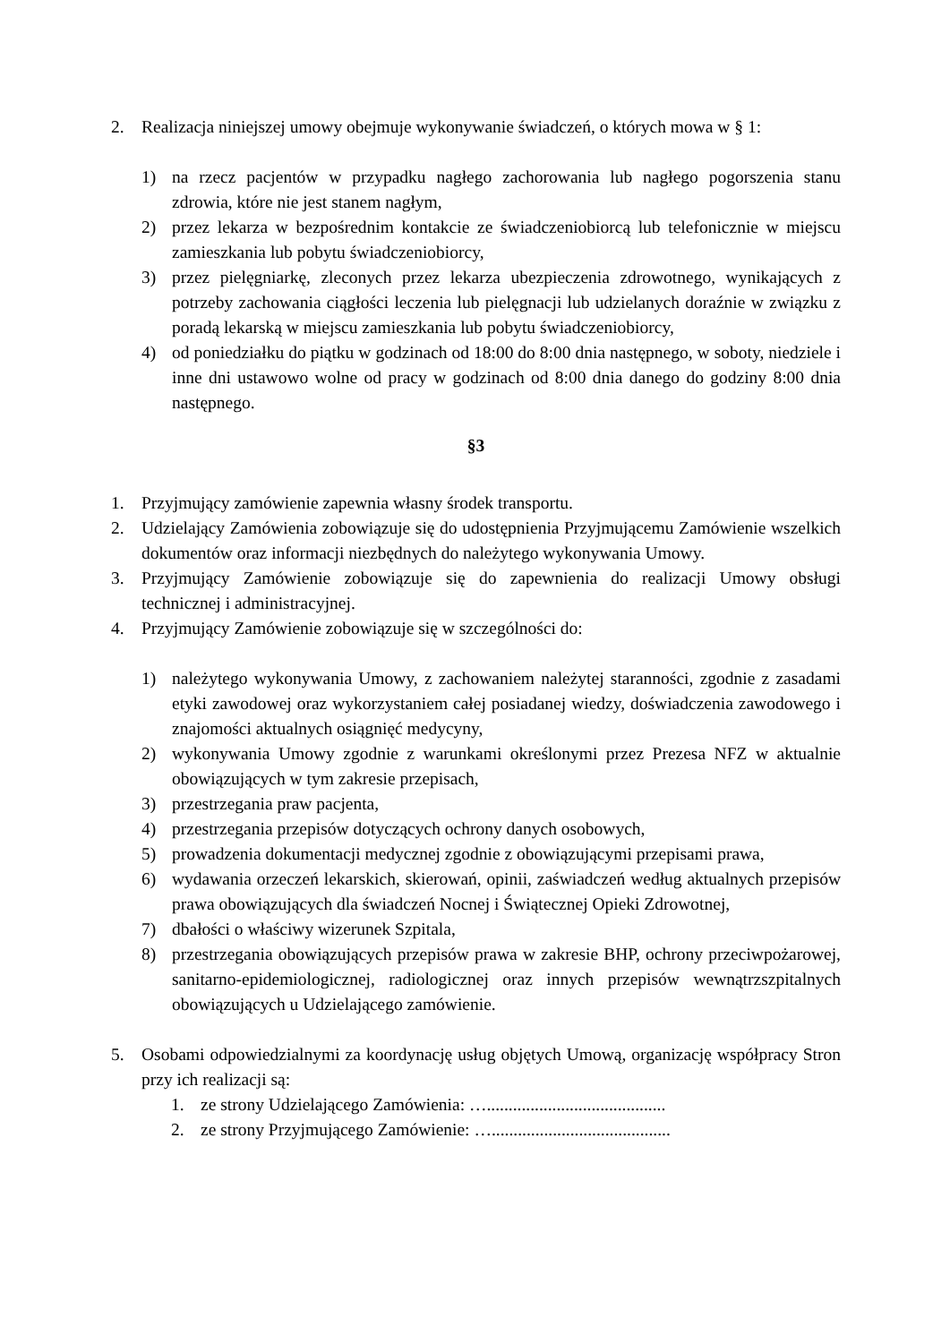2. Realizacja niniejszej umowy obejmuje wykonywanie świadczeń, o których mowa w § 1:
1) na rzecz pacjentów w przypadku nagłego zachorowania lub nagłego pogorszenia stanu zdrowia, które nie jest stanem nagłym,
2) przez lekarza w bezpośrednim kontakcie ze świadczeniobiorcą lub telefonicznie w miejscu zamieszkania lub pobytu świadczeniobiorcy,
3) przez pielęgniarkę, zleconych przez lekarza ubezpieczenia zdrowotnego, wynikających z potrzeby zachowania ciągłości leczenia lub pielęgnacji lub udzielanych doraźnie w związku z poradą lekarską w miejscu zamieszkania lub pobytu świadczeniobiorcy,
4) od poniedziałku do piątku w godzinach od 18:00 do 8:00 dnia następnego, w soboty, niedziele i inne dni ustawowo wolne od pracy w godzinach od 8:00 dnia danego do godziny 8:00 dnia następnego.
§3
1. Przyjmujący zamówienie zapewnia własny środek transportu.
2. Udzielający Zamówienia zobowiązuje się do udostępnienia Przyjmującemu Zamówienie wszelkich dokumentów oraz informacji niezbędnych do należytego wykonywania Umowy.
3. Przyjmujący Zamówienie zobowiązuje się do zapewnienia do realizacji Umowy obsługi technicznej i administracyjnej.
4. Przyjmujący Zamówienie zobowiązuje się w szczególności do:
1) należytego wykonywania Umowy, z zachowaniem należytej staranności, zgodnie z zasadami etyki zawodowej oraz wykorzystaniem całej posiadanej wiedzy, doświadczenia zawodowego i znajomości aktualnych osiągnięć medycyny,
2) wykonywania Umowy zgodnie z warunkami określonymi przez Prezesa NFZ w aktualnie obowiązujących w tym zakresie przepisach,
3) przestrzegania praw pacjenta,
4) przestrzegania przepisów dotyczących ochrony danych osobowych,
5) prowadzenia dokumentacji medycznej zgodnie z obowiązującymi przepisami prawa,
6) wydawania orzeczeń lekarskich, skierowań, opinii, zaświadczeń według aktualnych przepisów prawa obowiązujących dla świadczeń Nocnej i Świątecznej Opieki Zdrowotnej,
7) dbałości o właściwy wizerunek Szpitala,
8) przestrzegania obowiązujących przepisów prawa w zakresie BHP, ochrony przeciwpożarowej, sanitarno-epidemiologicznej, radiologicznej oraz innych przepisów wewnątrzszpitalnych obowiązujących u Udzielającego zamówienie.
5. Osobami odpowiedzialnymi za koordynację usług objętych Umową, organizację współpracy Stron przy ich realizacji są:
1. ze strony Udzielającego Zamówienia: ….........................................
2. ze strony Przyjmującego Zamówienie: ….........................................